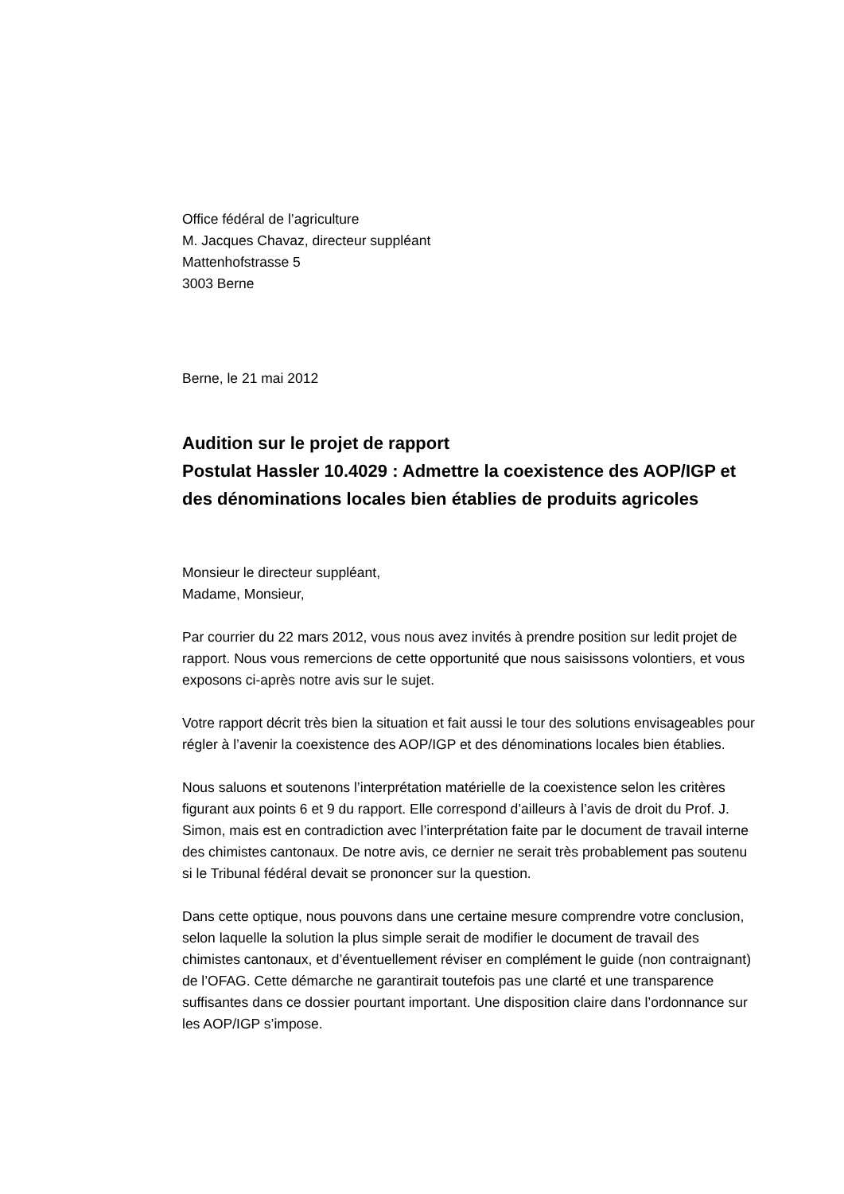Office fédéral de l’agriculture
M. Jacques Chavaz, directeur suppléant
Mattenhofstrasse 5
3003 Berne
Berne, le 21 mai 2012
Audition sur le projet de rapport
Postulat Hassler 10.4029 : Admettre la coexistence des AOP/IGP et des dénominations locales bien établies de produits agricoles
Monsieur le directeur suppléant,
Madame, Monsieur,
Par courrier du 22 mars 2012, vous nous avez invités à prendre position sur ledit projet de rapport. Nous vous remercions de cette opportunité que nous saisissons volontiers, et vous exposons ci-après notre avis sur le sujet.
Votre rapport décrit très bien la situation et fait aussi le tour des solutions envisageables pour régler à l’avenir la coexistence des AOP/IGP et des dénominations locales bien établies.
Nous saluons et soutenons l’interprétation matérielle de la coexistence selon les critères figurant aux points 6 et 9 du rapport. Elle correspond d’ailleurs à l’avis de droit du Prof. J. Simon, mais est en contradiction avec l’interprétation faite par le document de travail interne des chimistes cantonaux. De notre avis, ce dernier ne serait très probablement pas soutenu si le Tribunal fédéral devait se prononcer sur la question.
Dans cette optique, nous pouvons dans une certaine mesure comprendre votre conclusion, selon laquelle la solution la plus simple serait de modifier le document de travail des chimistes cantonaux, et d’éventuellement réviser en complément le guide (non contraignant) de l’OFAG. Cette démarche ne garantirait toutefois pas une clarté et une transparence suffisantes dans ce dossier pourtant important. Une disposition claire dans l’ordonnance sur les AOP/IGP s’impose.